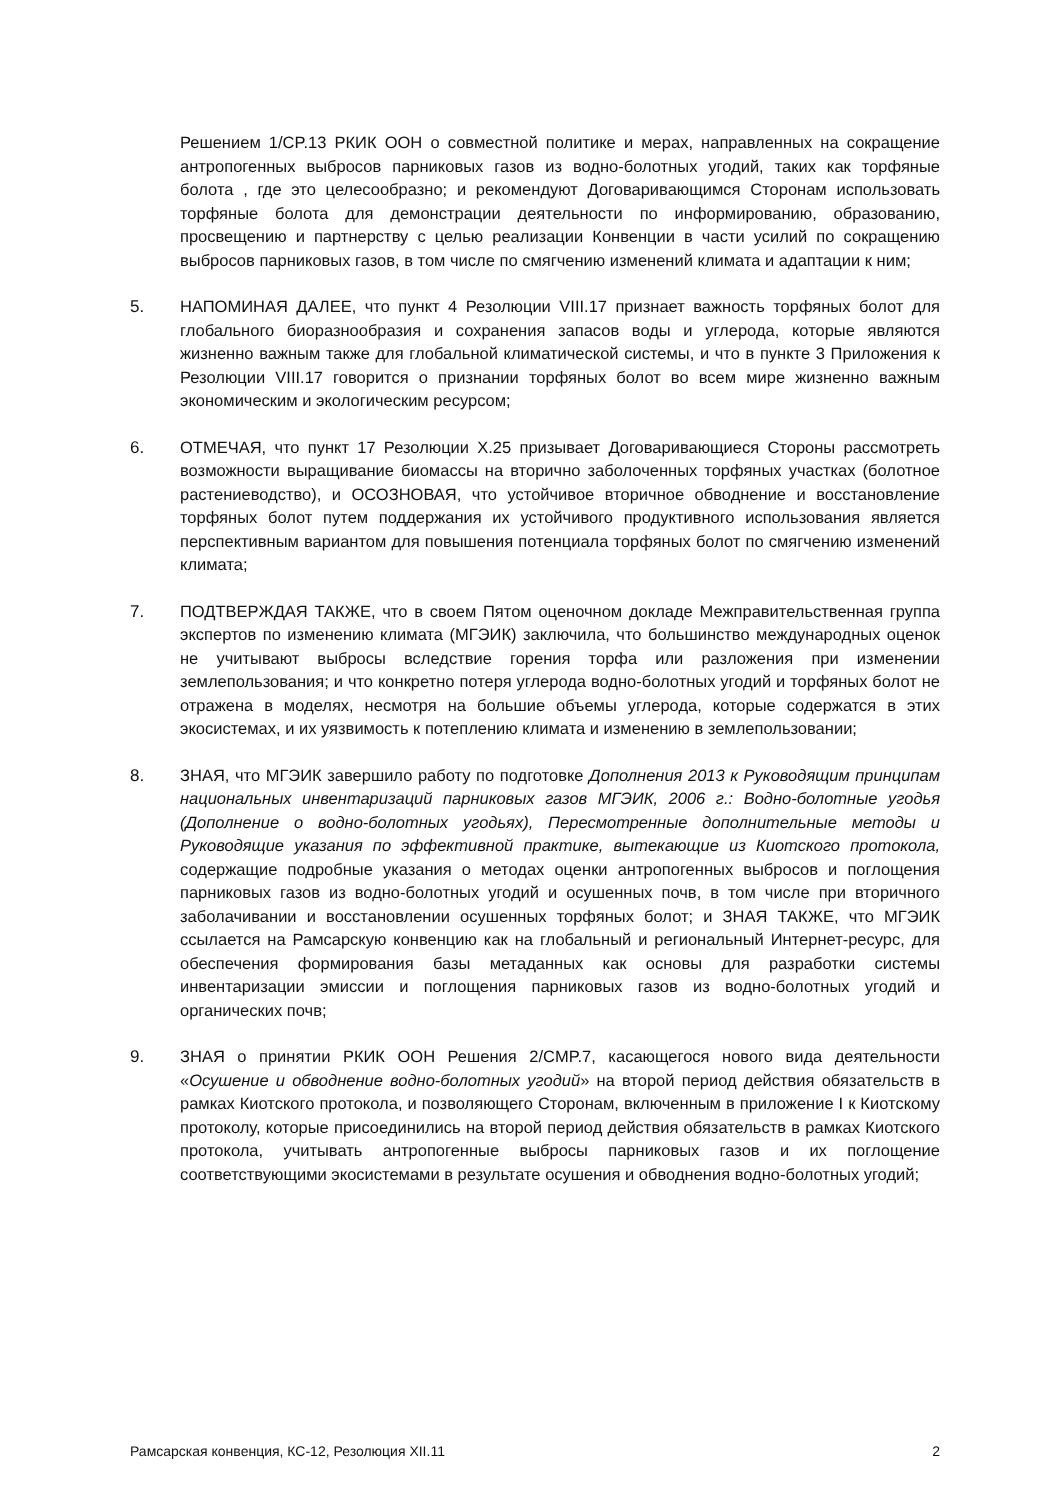Решением 1/CP.13 РКИК ООН о совместной политике и мерах, направленных на сокращение антропогенных выбросов парниковых газов из водно-болотных угодий, таких как торфяные болота , где это целесообразно; и рекомендуют Договаривающимся Сторонам использовать торфяные болота для демонстрации деятельности по информированию, образованию, просвещению и партнерству с целью реализации Конвенции в части усилий по сокращению выбросов парниковых газов, в том числе по смягчению изменений климата и адаптации к ним;
5. НАПОМИНАЯ ДАЛЕЕ, что пункт 4 Резолюции VIII.17 признает важность торфяных болот для глобального биоразнообразия и сохранения запасов воды и углерода, которые являются жизненно важным также для глобальной климатической системы, и что в пункте 3 Приложения к Резолюции VIII.17 говорится о признании торфяных болот во всем мире жизненно важным экономическим и экологическим ресурсом;
6. ОТМЕЧАЯ, что пункт 17 Резолюции X.25 призывает Договаривающиеся Стороны рассмотреть возможности выращивание биомассы на вторично заболоченных торфяных участках (болотное растениеводство), и ОСОЗНОВАЯ, что устойчивое вторичное обводнение и восстановление торфяных болот путем поддержания их устойчивого продуктивного использования является перспективным вариантом для повышения потенциала торфяных болот по смягчению изменений климата;
7. ПОДТВЕРЖДАЯ ТАКЖЕ, что в своем Пятом оценочном докладе Межправительственная группа экспертов по изменению климата (МГЭИК) заключила, что большинство международных оценок не учитывают выбросы вследствие горения торфа или разложения при изменении землепользования; и что конкретно потеря углерода водно-болотных угодий и торфяных болот не отражена в моделях, несмотря на большие объемы углерода, которые содержатся в этих экосистемах, и их уязвимость к потеплению климата и изменению в землепользовании;
8. ЗНАЯ, что МГЭИК завершило работу по подготовке Дополнения 2013 к Руководящим принципам национальных инвентаризаций парниковых газов МГЭИК, 2006 г.: Водно-болотные угодья (Дополнение о водно-болотных угодьях), Пересмотренные дополнительные методы и Руководящие указания по эффективной практике, вытекающие из Киотского протокола, содержащие подробные указания о методах оценки антропогенных выбросов и поглощения парниковых газов из водно-болотных угодий и осушенных почв, в том числе при вторичного заболачивании и восстановлении осушенных торфяных болот; и ЗНАЯ ТАКЖЕ, что МГЭИК ссылается на Рамсарскую конвенцию как на глобальный и региональный Интернет-ресурс, для обеспечения формирования базы метаданных как основы для разработки системы инвентаризации эмиссии и поглощения парниковых газов из водно-болотных угодий и органических почв;
9. ЗНАЯ о принятии РКИК ООН Решения 2/CMP.7, касающегося нового вида деятельности «Осушение и обводнение водно-болотных угодий» на второй период действия обязательств в рамках Киотского протокола, и позволяющего Сторонам, включенным в приложение I к Киотскому протоколу, которые присоединились на второй период действия обязательств в рамках Киотского протокола, учитывать антропогенные выбросы парниковых газов и их поглощение соответствующими экосистемами в результате осушения и обводнения водно-болотных угодий;
Рамсарская конвенция, КС-12, Резолюция XII.11 2